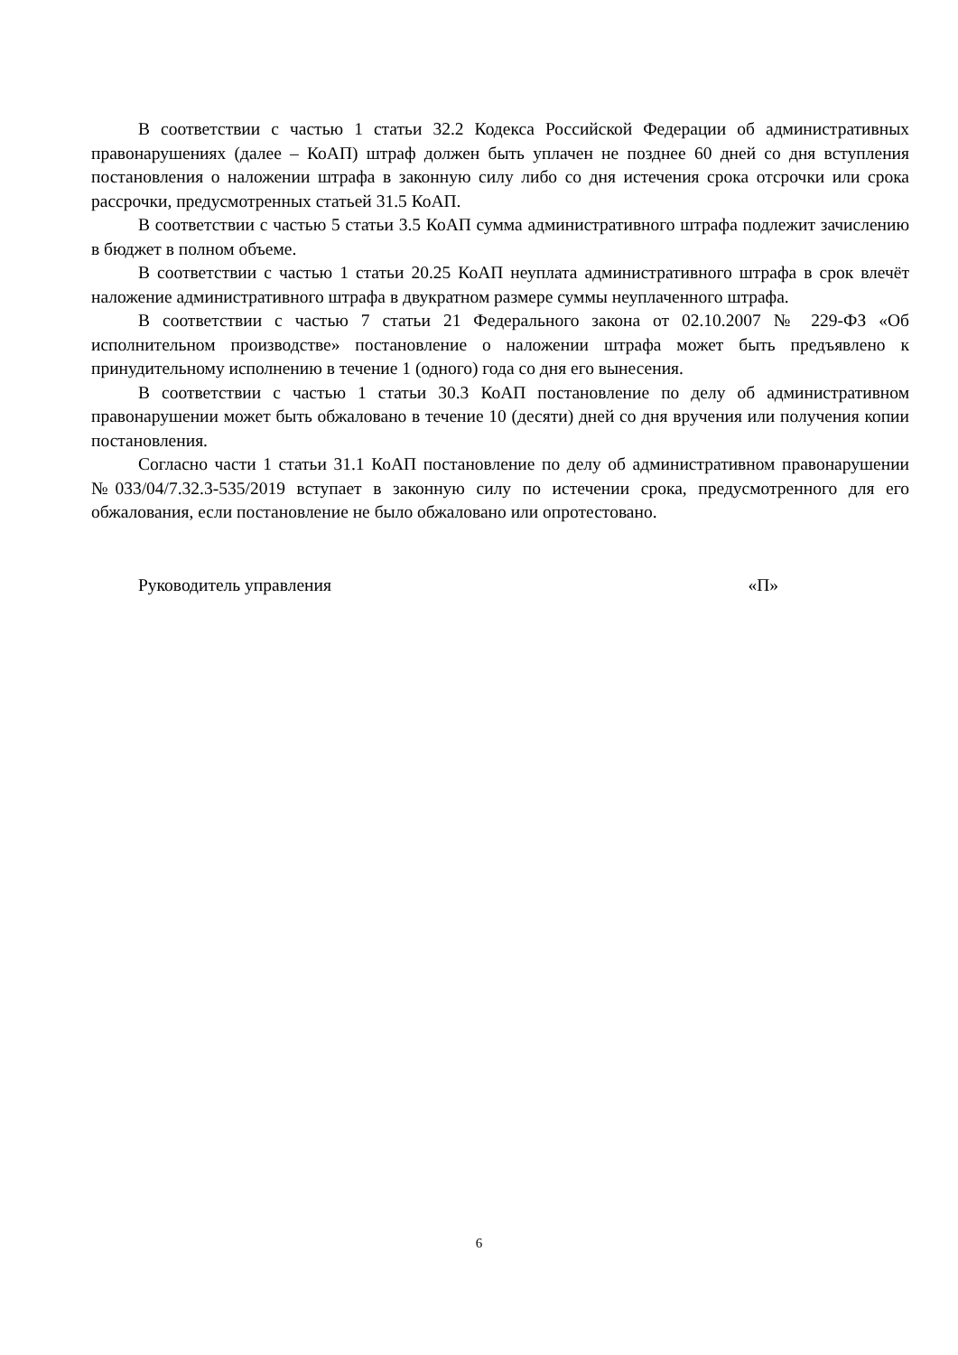В соответствии с частью 1 статьи 32.2 Кодекса Российской Федерации об административных правонарушениях (далее – КоАП) штраф должен быть уплачен не позднее 60 дней со дня вступления постановления о наложении штрафа в законную силу либо со дня истечения срока отсрочки или срока рассрочки, предусмотренных статьей 31.5 КоАП.
В соответствии с частью 5 статьи 3.5 КоАП сумма административного штрафа подлежит зачислению в бюджет в полном объеме.
В соответствии с частью 1 статьи 20.25 КоАП неуплата административного штрафа в срок влечёт наложение административного штрафа в двукратном размере суммы неуплаченного штрафа.
В соответствии с частью 7 статьи 21 Федерального закона от 02.10.2007 № 229-ФЗ «Об исполнительном производстве» постановление о наложении штрафа может быть предъявлено к принудительному исполнению в течение 1 (одного) года со дня его вынесения.
В соответствии с частью 1 статьи 30.3 КоАП постановление по делу об административном правонарушении может быть обжаловано в течение 10 (десяти) дней со дня вручения или получения копии постановления.
Согласно части 1 статьи 31.1 КоАП постановление по делу об административном правонарушении №033/04/7.32.3-535/2019 вступает в законную силу по истечении срока, предусмотренного для его обжалования, если постановление не было обжаловано или опротестовано.
Руководитель управления «П»
6